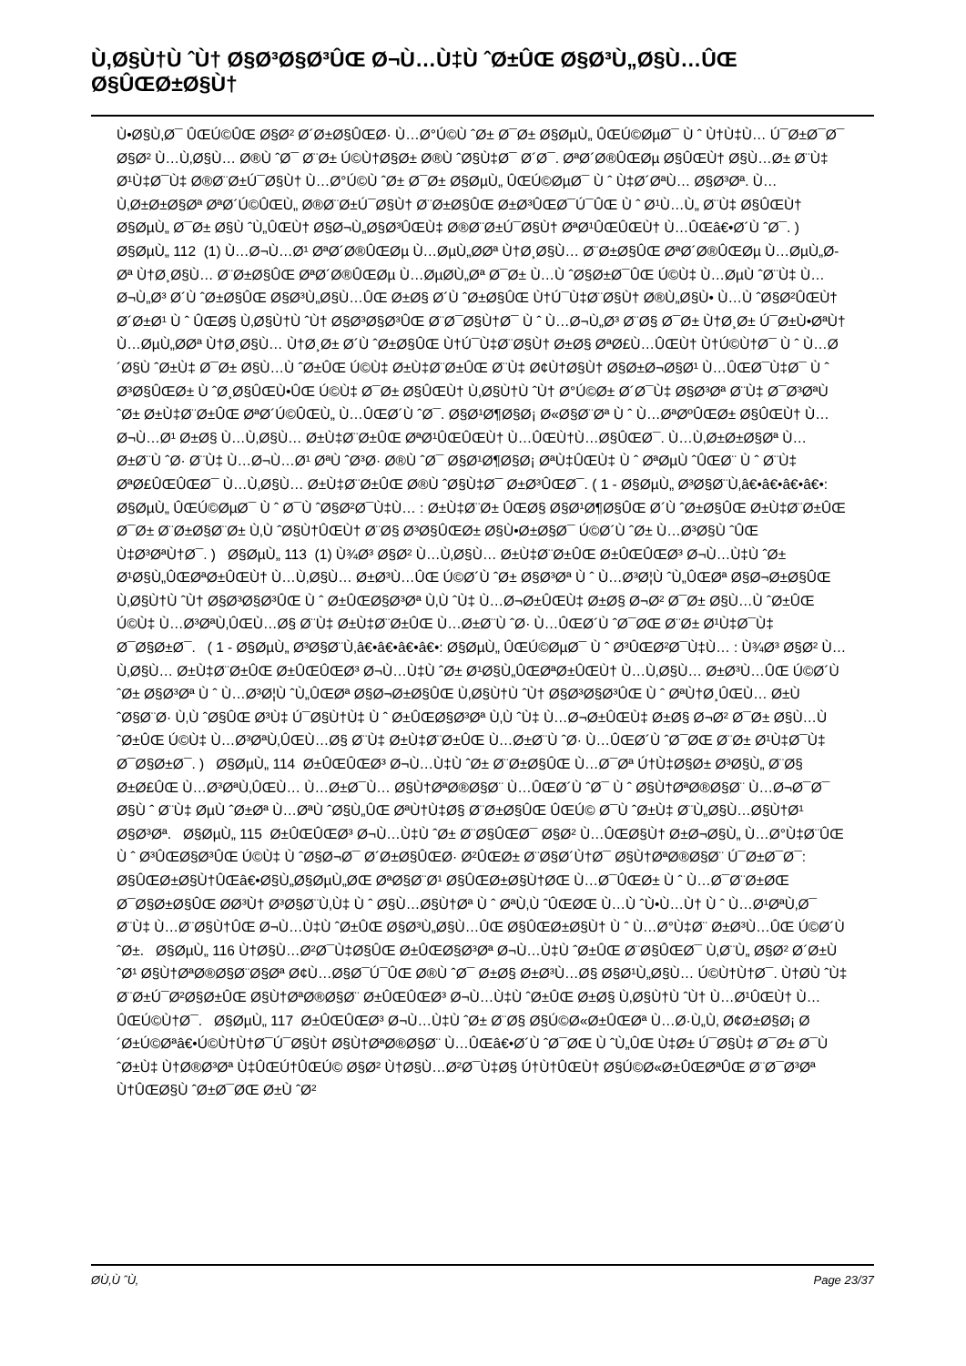Ù‚Ø§Ù†Ù ˆÙ† Ø§Ø³Ø§Ø³ÛŒ Ø¬Ù…Ù‡Ù ˆØ±ÛŒ Ø§Ø³Ù„Ø§Ù…ÛŒ Ø§ÛŒØ±Ø§Ù†
Ù•Ø§Ù‚Ø¯ ÛŒÚ©ÛŒ Ø§Ø² Ø´Ø±Ø§ÛŒØ· Ù…Ø°Ú©Ù ˆØ± Ø¯Ø± Ø§ØµÙ„ ÛŒÚ©ØµØ¯ Ù ˆ Ù†Ù‡Ù… Ú¯Ø±Ø¯Ø¯ Ø§Ø² Ù…Ù‚Ø§Ù… Ø®Ù ˆØ¯ Ø¨Ø± Ú©Ù†Ø§Ø± Ø®Ù ˆØ§Ù‡Ø¯ Ø´Ø¯. ØªØ´Ø®ÛŒØµ Ø§ÛŒÙ† Ø§Ù…Ø± Ø¨Ù‡ Ø¹Ù‡Ø¯Ù‡ Ø®Ø¨Ø±Ú¯Ø§Ù† Ù…Ø°Ú©Ù ˆØ± Ø¯Ø± Ø§ØµÙ„ ÛŒÚ©ØµØ¯ Ù ˆ Ù‡Ø´ØªÙ… Ø§Ø³Øª. Ù…Ù‚Ø±Ø±Ø§Øª ØªØ´Ú©ÛŒÙ„ Ø®Ø¨Ø±Ú¯Ø§Ù† Ø¨Ø±Ø§ÛŒ Ø±Ø³ÛŒØ¯Ú¯ÛŒ Ù ˆ Ø¹Ù…Ù„ Ø¨Ù‡ Ø§ÛŒÙ† Ø§ØµÙ„ Ø¯Ø± Ø§Ù ˆÙ„ÛŒÙ† Ø§Ø¬Ù„Ø§Ø³ÛŒÙ‡ Ø®Ø¨Ø±Ú¯Ø§Ù† ØªØ¹ÛŒÛŒÙ† Ù…ÛŒâ€•Ø´Ù ˆØ¯. ) Ø§ØµÙ„ 112 (1) Ù…Ø¬Ù…Ø¹ ØªØ´Ø®ÛŒØµ Ù…ØµÙ„Ø­Øª Ù†Ø¸Ø§Ù… Ø¨Ø±Ø§ÛŒ ØªØ´Ø®ÛŒØµ Ù…ØµÙ„Ø­Øª Ù†Ø¸Ø§Ù… Ø¨Ø±Ø§ÛŒ ØªØ´Ø®ÛŒØµ Ù…ØµØ­Ù„Øª Ø¯Ø± Ù…Ù ˆØ§Ø±Ø¯ÛŒ Ú©Ù‡ Ù…ØµÙ ˆØ¨Ù‡ Ù…Ø¬Ù„Ø³ Ø´Ù ˆØ±Ø§ÛŒ Ø§Ø³Ù„Ø§Ù…ÛŒ Ø±Ø§ Ø´Ù ˆØ±Ø§ÛŒ Ù†Ú¯Ù‡Ø¨Ø§Ù† Ø®Ù„Ø§Ù• Ù…Ù ˆØ§Ø²ÛŒÙ† Ø´Ø±Ø¹ Ù ˆ ÛŒØ§ Ù‚Ø§Ù†Ù ˆÙ† Ø§Ø³Ø§Ø³ÛŒ Ø¨Ø¯Ø§Ù†Ø¯ Ù ˆ Ù…Ø¬Ù„Ø³ Ø¨Ø§ Ø¯Ø± Ù†Ø¸Ø± Ú¯Ø±Ù•ØªÙ† Ù…ØµÙ„Ø­Øª Ù†Ø¸Ø§Ù… Ù†Ø¸Ø± Ø´Ù ˆØ±Ø§ÛŒ Ù†Ú¯Ù‡Ø¨Ø§Ù† Ø±Ø§ ØªØ£Ù…ÛŒÙ† Ù†Ú©Ù†Ø¯ Ù ˆ Ù…Ø´Ø§Ù ˆØ±Ù‡ Ø¯Ø± Ø§Ù…Ù ˆØ±ÛŒ Ú©Ù‡ Ø±Ù‡Ø¨Ø±ÛŒ Ø¨Ù‡ Ø¢Ù†Ø§Ù† Ø§Ø±Ø¬Ø§Ø¹ Ù…ÛŒØ¯Ù‡Ø¯ Ù ˆ Ø³Ø§ÛŒØ± Ù ˆØ¸Ø§ÛŒÙ•ÛŒ Ú©Ù‡ Ø¯Ø± Ø§ÛŒÙ† Ù‚Ø§Ù†Ù ˆÙ† Ø°Ú©Ø± Ø´Ø¯Ù‡ Ø§Ø³Øª Ø¨Ù‡ Ø¯Ø³ØªÙ ˆØ± Ø±Ù‡Ø¨Ø±ÛŒ ØªØ´Ú©ÛŒÙ„ Ù…ÛŒØ´Ù ˆØ¯. Ø§Ø¹Ø¶Ø§Ø¡ Ø«Ø§Ø¨Øª Ù ˆ Ù…ØªØºÛŒØ± Ø§ÛŒÙ† Ù…Ø¬Ù…Ø¹ Ø±Ø§ Ù…Ù‚Ø§Ù… Ø±Ù‡Ø¨Ø±ÛŒ ØªØ¹ÛŒÛŒÙ† Ù…ÛŒÙ†Ù…Ø§ÛŒØ¯. Ù…Ù‚Ø±Ø±Ø§Øª Ù…Ø±Ø¨Ù ˆØ· Ø¨Ù‡ Ù…Ø¬Ù…Ø¹ ØªÙ ˆØ³Ø· Ø®Ù ˆØ¯ Ø§Ø¹Ø¶Ø§Ø¡ ØªÙ‡ÛŒÙ‡ Ù ˆ ØªØµÙ ˆÛŒØ¨ Ù ˆ Ø¨Ù‡ ØªØ£ÛŒÛŒØ¯ Ù…Ù‚Ø§Ù… Ø±Ù‡Ø¨Ø±ÛŒ Ø®Ù ˆØ§Ù‡Ø¯ Ø±Ø³ÛŒØ¯. ( 1 - Ø§ØµÙ„ Ø³Ø§Ø¨Ù‚â€•â€•â€•â€•: Ø§ØµÙ„ ÛŒÚ©ØµØ¯ Ù ˆ Ø¯Ù ˆØ§Ø²Ø¯Ù‡Ù… : Ø±Ù‡Ø¨Ø± ÛŒØ§ Ø§Ø¹Ø¶Ø§ÛŒ Ø´Ù ˆØ±Ø§ÛŒ Ø±Ù‡Ø¨Ø±ÛŒ Ø¯Ø± Ø¨Ø±Ø§Ø¨Ø± Ù‚Ù ˆØ§Ù†ÛŒÙ† Ø¨Ø§ Ø³Ø§ÛŒØ± Ø§Ù•Ø±Ø§Ø¯ Ú©Ø´Ù ˆØ± Ù…Ø³Ø§Ù ˆÛŒ Ù‡Ø³ØªÙ†Ø¯. ) Ø§ØµÙ„ 113 (1) Ù¾Ø³ Ø§Ø² Ù…Ù‚Ø§Ù… Ø±Ù‡Ø¨Ø±ÛŒ Ø±ÛŒÛŒØ³ Ø¬Ù…Ù‡Ù ˆØ± Ø¹Ø§Ù„ÛŒØªØ±ÛŒÙ† Ù…Ù‚Ø§Ù… Ø±Ø³Ù…ÛŒ Ú©Ø´Ù ˆØ± Ø§Ø³Øª Ù ˆ Ù…Ø³Ø¦Ù ˆÙ„ÛŒØª Ø§Ø¬Ø±Ø§ÛŒ Ù‚Ø§Ù†Ù ˆÙ† Ø§Ø³Ø§Ø³ÛŒ Ù ˆ Ø±ÛŒØ§Ø³Øª Ù‚Ù ˆÙ‡ Ù…Ø¬Ø±ÛŒÙ‡ Ø±Ø§ Ø¬Ø² Ø¯Ø± Ø§Ù…Ù ˆØ±ÛŒ Ú©Ù‡ Ù…Ø³ØªÙ‚ÛŒÙ…Ø§ Ø¨Ù‡ Ø±Ù‡Ø¨Ø±ÛŒ Ù…Ø±Ø¨Ù ˆØ· Ù…ÛŒØ´Ù ˆØ¯ØŒ Ø¨Ø± Ø¹Ù‡Ø¯Ù‡ Ø¯Ø§Ø±Ø¯. ( 1 - Ø§ØµÙ„ Ø³Ø§Ø¨Ù‚â€•â€•â€•â€•: Ø§ØµÙ„ ÛŒÚ©ØµØ¯ Ù ˆ Ø³ÛŒØ²Ø¯Ù‡Ù… : Ù¾Ø³ Ø§Ø² Ù…Ù‚Ø§Ù… Ø±Ù‡Ø¨Ø±ÛŒ Ø±ÛŒÛŒØ³ Ø¬Ù…Ù‡Ù ˆØ± Ø¹Ø§Ù„ÛŒØªØ±ÛŒÙ† Ù…Ù‚Ø§Ù… Ø±Ø³Ù…ÛŒ Ú©Ø´Ù ˆØ± Ø§Ø³Øª Ù ˆ Ù…Ø³Ø¦Ù ˆÙ„ÛŒØª Ø§Ø¬Ø±Ø§ÛŒ Ù‚Ø§Ù†Ù ˆÙ† Ø§Ø³Ø§Ø³ÛŒ Ù ˆ ØªÙ†Ø¸ÛŒÙ… Ø±Ù ˆØ§Ø¨Ø· Ù‚Ù ˆØ§ÛŒ Ø³Ù‡ Ú¯Ø§Ù†Ù‡ Ù ˆ Ø±ÛŒØ§Ø³Øª Ù‚Ù ˆÙ‡ Ù…Ø¬Ø±ÛŒÙ‡ Ø±Ø§ Ø¬Ø² Ø¯Ø± Ø§Ù…Ù ˆØ±ÛŒ Ú©Ù‡ Ù…Ø³ØªÙ‚ÛŒÙ…Ø§ Ø¨Ù‡ Ø±Ù‡Ø¨Ø±ÛŒ Ù…Ø±Ø¨Ù ˆØ· Ù…ÛŒØ´Ù ˆØ¯ØŒ Ø¨Ø± Ø¹Ù‡Ø¯Ù‡ Ø¯Ø§Ø±Ø¯. ) Ø§ØµÙ„ 114 Ø±ÛŒÛŒØ³ Ø¬Ù…Ù‡Ù ˆØ± Ø¨Ø±Ø§ÛŒ Ù…Ø¯Øª Ú†Ù‡Ø§Ø± Ø³Ø§Ù„ Ø¨Ø§ Ø±Ø£ÛŒ Ù…Ø³ØªÙ‚ÛŒÙ… Ù…Ø±Ø¯Ù… Ø§Ù†ØªØ®Ø§Ø¨ Ù…ÛŒØ´Ù ˆØ¯ Ù ˆ Ø§Ù†ØªØ®Ø§Ø¨ Ù…Ø¬Ø¯Ø¯ Ø§Ù ˆ Ø¨Ù‡ ØµÙ ˆØ±Øª Ù…ØªÙ ˆØ§Ù„ÛŒ ØªÙ†Ù‡Ø§ Ø¨Ø±Ø§ÛŒ ÛŒÚ© Ø¯Ù ˆØ±Ù‡ Ø¨Ù„Ø§Ù…Ø§Ù†Ø¹ Ø§Ø³Øª. Ø§ØµÙ„ 115 Ø±ÛŒÛŒØ³ Ø¬Ù…Ù‡Ù ˆØ± Ø¨Ø§ÛŒØ¯ Ø§Ø² Ù…ÛŒØ§Ù† Ø±Ø¬Ø§Ù„ Ù…Ø°Ù‡Ø¨ÛŒ Ù ˆ Ø³ÛŒØ§Ø³ÛŒ Ú©Ù‡ Ù ˆØ§Ø¬Ø¯ Ø´Ø±Ø§ÛŒØ· Ø²ÛŒØ± Ø¨Ø§Ø´Ù†Ø¯ Ø§Ù†ØªØ®Ø§Ø¨ Ú¯Ø±Ø¯Ø¯: Ø§ÛŒØ±Ø§Ù†ÛŒâ€•Ø§Ù„Ø§ØµÙ„ØŒ ØªØ§Ø¨Ø¹ Ø§ÛŒØ±Ø§Ù†ØŒ Ù…Ø¯ÛŒØ± Ù ˆ Ù…Ø¯Ø¨Ø±ØŒ Ø¯Ø§Ø±Ø§ÛŒ Ø­Ø³Ù† Ø³Ø§Ø¨Ù‚Ù‡ Ù ˆ Ø§Ù…Ø§Ù†Øª Ù ˆ ØªÙ‚Ù ˆÛŒØŒ Ù…Ù ˆÙ•Ù…Ù† Ù ˆ Ù…Ø¹ØªÙ‚Ø¯ Ø¨Ù‡ Ù…Ø¨Ø§Ù†ÛŒ Ø¬Ù…Ù‡Ù ˆØ±ÛŒ Ø§Ø³Ù„Ø§Ù…ÛŒ Ø§ÛŒØ±Ø§Ù† Ù ˆ Ù…Ø°Ù‡Ø¨ Ø±Ø³Ù…ÛŒ Ú©Ø´Ù ˆØ±. Ø§ØµÙ„ 116 Ù†Ø§Ù…Ø²Ø¯Ù‡Ø§ÛŒ Ø±ÛŒØ§Ø³Øª Ø¬Ù…Ù‡Ù ˆØ±ÛŒ Ø¨Ø§ÛŒØ¯ Ù‚Ø¨Ù„ Ø§Ø² Ø´Ø±Ù ˆØ¹ Ø§Ù†ØªØ®Ø§Ø¨Ø§Øª Ø¢Ù…Ø§Ø¯Ú¯ÛŒ Ø®Ù ˆØ¯ Ø±Ø§ Ø±Ø³Ù…Ø§ Ø§Ø¹Ù„Ø§Ù… Ú©Ù†Ù†Ø¯. Ù†Ø­Ù ˆÙ‡ Ø¨Ø±Ú¯Ø²Ø§Ø±ÛŒ Ø§Ù†ØªØ®Ø§Ø¨ Ø±ÛŒÛŒØ³ Ø¬Ù…Ù‡Ù ˆØ±ÛŒ Ø±Ø§ Ù‚Ø§Ù†Ù ˆÙ† Ù…Ø¹ÛŒÙ† Ù…ÛŒÚ©Ù†Ø¯. Ø§ØµÙ„ 117 Ø±ÛŒÛŒØ³ Ø¬Ù…Ù‡Ù ˆØ± Ø¨Ø§ Ø§Ú©Ø«Ø±ÛŒØª Ù…Ø·Ù„Ù‚ Ø¢Ø±Ø§Ø¡ Ø´Ø±Ú©Øªâ€•Ú©Ù†Ù†Ø¯Ú¯Ø§Ù† Ø§Ù†ØªØ®Ø§Ø¨ Ù…ÛŒâ€•Ø´Ù ˆØ¯ØŒ Ù ˆÙ„ÛŒ Ù‡Ø± Ú¯Ø§Ù‡ Ø¯Ø± Ø¯Ù ˆØ±Ù‡ Ù†Ø®Ø³Øª Ù‡ÛŒÚ†ÛŒÚ© Ø§Ø² Ù†Ø§Ù…Ø²Ø¯Ù‡Ø§ Ú†Ù†ÛŒÙ† Ø§Ú©Ø«Ø±ÛŒØªÛŒ Ø¨Ø¯Ø³Øª Ù†ÛŒØ§Ù ˆØ±Ø¯ØŒ Ø±Ù ˆØ²
Ø­Ù‚Ù ˆÙ‚ Page 23/37